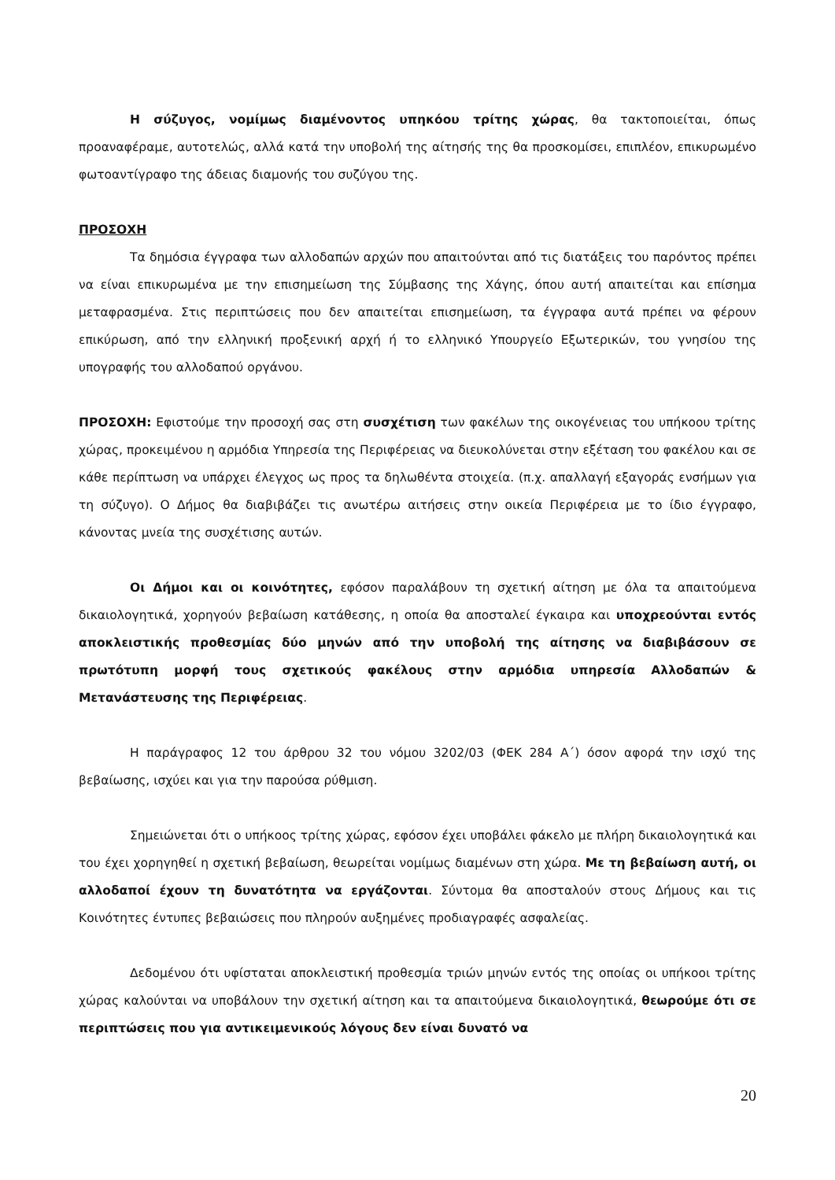Η σύζυγος, νομίμως διαμένοντος υπηκόου τρίτης χώρας, θα τακτοποιείται, όπως προαναφέραμε, αυτοτελώς, αλλά κατά την υποβολή της αίτησής της θα προσκομίσει, επιπλέον, επικυρωμένο φωτοαντίγραφο της άδειας διαμονής του συζύγου της.
ΠΡΟΣΟΧΗ
Τα δημόσια έγγραφα των αλλοδαπών αρχών που απαιτούνται από τις διατάξεις του παρόντος πρέπει να είναι επικυρωμένα με την επισημείωση της Σύμβασης της Χάγης, όπου αυτή απαιτείται και επίσημα μεταφρασμένα. Στις περιπτώσεις που δεν απαιτείται επισημείωση, τα έγγραφα αυτά πρέπει να φέρουν επικύρωση, από την ελληνική προξενική αρχή ή το ελληνικό Υπουργείο Εξωτερικών, του γνησίου της υπογραφής του αλλοδαπού οργάνου.
ΠΡΟΣΟΧΗ: Εφιστούμε την προσοχή σας στη συσχέτιση των φακέλων της οικογένειας του υπήκοου τρίτης χώρας, προκειμένου η αρμόδια Υπηρεσία της Περιφέρειας να διευκολύνεται στην εξέταση του φακέλου και σε κάθε περίπτωση να υπάρχει έλεγχος ως προς τα δηλωθέντα στοιχεία. (π.χ. απαλλαγή εξαγοράς ενσήμων για τη σύζυγο). Ο Δήμος θα διαβιβάζει τις ανωτέρω αιτήσεις στην οικεία Περιφέρεια με το ίδιο έγγραφο, κάνοντας μνεία της συσχέτισης αυτών.
Οι Δήμοι και οι κοινότητες, εφόσον παραλάβουν τη σχετική αίτηση με όλα τα απαιτούμενα δικαιολογητικά, χορηγούν βεβαίωση κατάθεσης, η οποία θα αποσταλεί έγκαιρα και υποχρεούνται εντός αποκλειστικής προθεσμίας δύο μηνών από την υποβολή της αίτησης να διαβιβάσουν σε πρωτότυπη μορφή τους σχετικούς φακέλους στην αρμόδια υπηρεσία Αλλοδαπών & Μετανάστευσης της Περιφέρειας.
Η παράγραφος 12 του άρθρου 32 του νόμου 3202/03 (ΦΕΚ 284 Α΄) όσον αφορά την ισχύ της βεβαίωσης, ισχύει και για την παρούσα ρύθμιση.
Σημειώνεται ότι ο υπήκοος τρίτης χώρας, εφόσον έχει υποβάλει φάκελο με πλήρη δικαιολογητικά και του έχει χορηγηθεί η σχετική βεβαίωση, θεωρείται νομίμως διαμένων στη χώρα. Με τη βεβαίωση αυτή, οι αλλοδαποί έχουν τη δυνατότητα να εργάζονται. Σύντομα θα αποσταλούν στους Δήμους και τις Κοινότητες έντυπες βεβαιώσεις που πληρούν αυξημένες προδιαγραφές ασφαλείας.
Δεδομένου ότι υφίσταται αποκλειστική προθεσμία τριών μηνών εντός της οποίας οι υπήκοοι τρίτης χώρας καλούνται να υποβάλουν την σχετική αίτηση και τα απαιτούμενα δικαιολογητικά, θεωρούμε ότι σε περιπτώσεις που για αντικειμενικούς λόγους δεν είναι δυνατό να
20